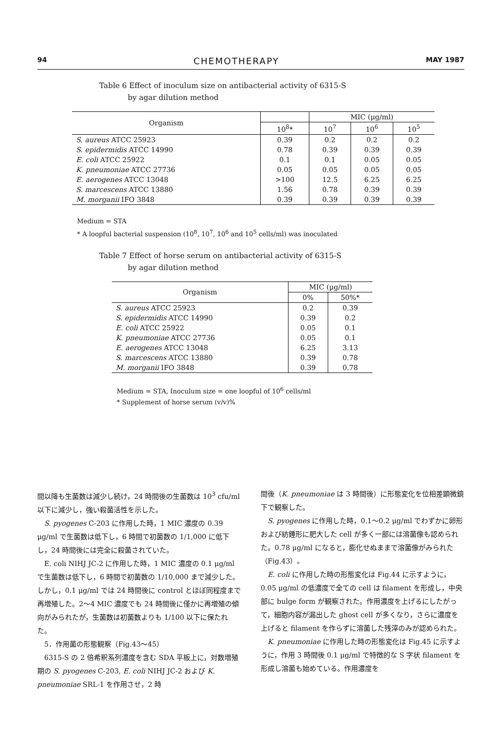94 CHEMOTHERAPY MAY 1987
Table 6 Effect of inoculum size on antibacterial activity of 6315-S
by agar dilution method
| Organism | | MIC (μg/ml) | | |
| --- | --- | --- | --- | --- |
| | 10<sup>8</sup>* | 10<sup>7</sup> | 10<sup>6</sup> | 10<sup>5</sup> |
| S. aureus ATCC 25923 | 0.39 | 0.2 | 0.2 | 0.2 |
| S. epidermidis ATCC 14990 | 0.78 | 0.39 | 0.39 | 0.39 |
| E. coli ATCC 25922 | 0.1 | 0.1 | 0.05 | 0.05 |
| K. pneumoniae ATCC 27736 | 0.05 | 0.05 | 0.05 | 0.05 |
| E. aerogenes ATCC 13048 | >100 | 12.5 | 6.25 | 6.25 |
| S. marcescens ATCC 13880 | 1.56 | 0.78 | 0.39 | 0.39 |
| M. morganii IFO 3848 | 0.39 | 0.39 | 0.39 | 0.39 |
Medium = STA
* A loopful bacterial suspension (10<sup>8</sup>, 10<sup>7</sup>, 10<sup>6</sup> and 10<sup>5</sup> cells/ml) was inoculated
Table 7 Effect of horse serum on antibacterial activity of 6315-S
by agar dilution method
| Organism | MIC (μg/ml) | |
| --- | --- | --- |
| | 0% | 50%* |
| S. aureus ATCC 25923 | 0.2 | 0.39 |
| S. epidermidis ATCC 14990 | 0.39 | 0.2 |
| E. coli ATCC 25922 | 0.05 | 0.1 |
| K. pneumoniae ATCC 27736 | 0.05 | 0.1 |
| E. aerogenes ATCC 13048 | 6.25 | 3.13 |
| S. marcescens ATCC 13880 | 0.39 | 0.78 |
| M. morganii IFO 3848 | 0.39 | 0.78 |
Medium = STA, Inoculum size = one loopful of 10<sup>6</sup> cells/ml
* Supplement of horse serum (v/v)%
間以降も生菌数は減少し続け，24 時間後の生菌数は 10<sup>3</sup> cfu/ml 以下に減少し，強い殺菌活性を示した。
S. pyogenes C-203 に作用した時，1 MIC 濃度の 0.39 μg/ml で生菌数は低下し，6 時間で初菌数の 1/1,000 に低下し，24 時間後には完全に殺菌されていた。
E. coli NIHJ JC-2 に作用した時，1 MIC 濃度の 0.1 μg/ml で生菌数は低下し，6 時間で初菌数の 1/10,000 まで減少した。しかし，0.1 μg/ml では 24 時間後に control とほぼ同程度まで再増殖した。2〜4 MIC 濃度でも 24 時間後に僅かに再増殖の傾向がみられたが，生菌数は初菌数よりも 1/100 以下に保たれた。
5．作用菌の形態観察（Fig.43〜45）
6315-S の 2 倍希釈系列濃度を含む SDA 平板上に，対数増殖期の S. pyogenes C-203, E. coli NIHJ JC-2 および K. pneumoniae SRL-1 を作用させ，2 時
間後（K. pneumoniae は 3 時間後）に形態変化を位相差顕微鏡下で観察した。
S. pyogenes に作用した時，0.1〜0.2 μg/ml でわずかに卵形および紡錘形に肥大した cell が多く一部には溶菌像も認められた。0.78 μg/ml になると，膨化せぬままで溶菌像がみられた（Fig.43）。
E. coli に作用した時の形態変化は Fig.44 に示すように，0.05 μg/ml の低濃度で全ての cell は filament を形成し，中央部に bulge form が観察された。作用濃度を上げるにしたがって，細胞内容が漏出した ghost cell が多くなり，さらに濃度を上げると filament を作らずに溶菌した残滓のみが認められた。
K. pneumoniae に作用した時の形態変化は Fig.45 に示すように，作用 3 時間後 0.1 μg/ml で特徴的な S 字状 filament を形成し溶菌も始めている。作用濃度を